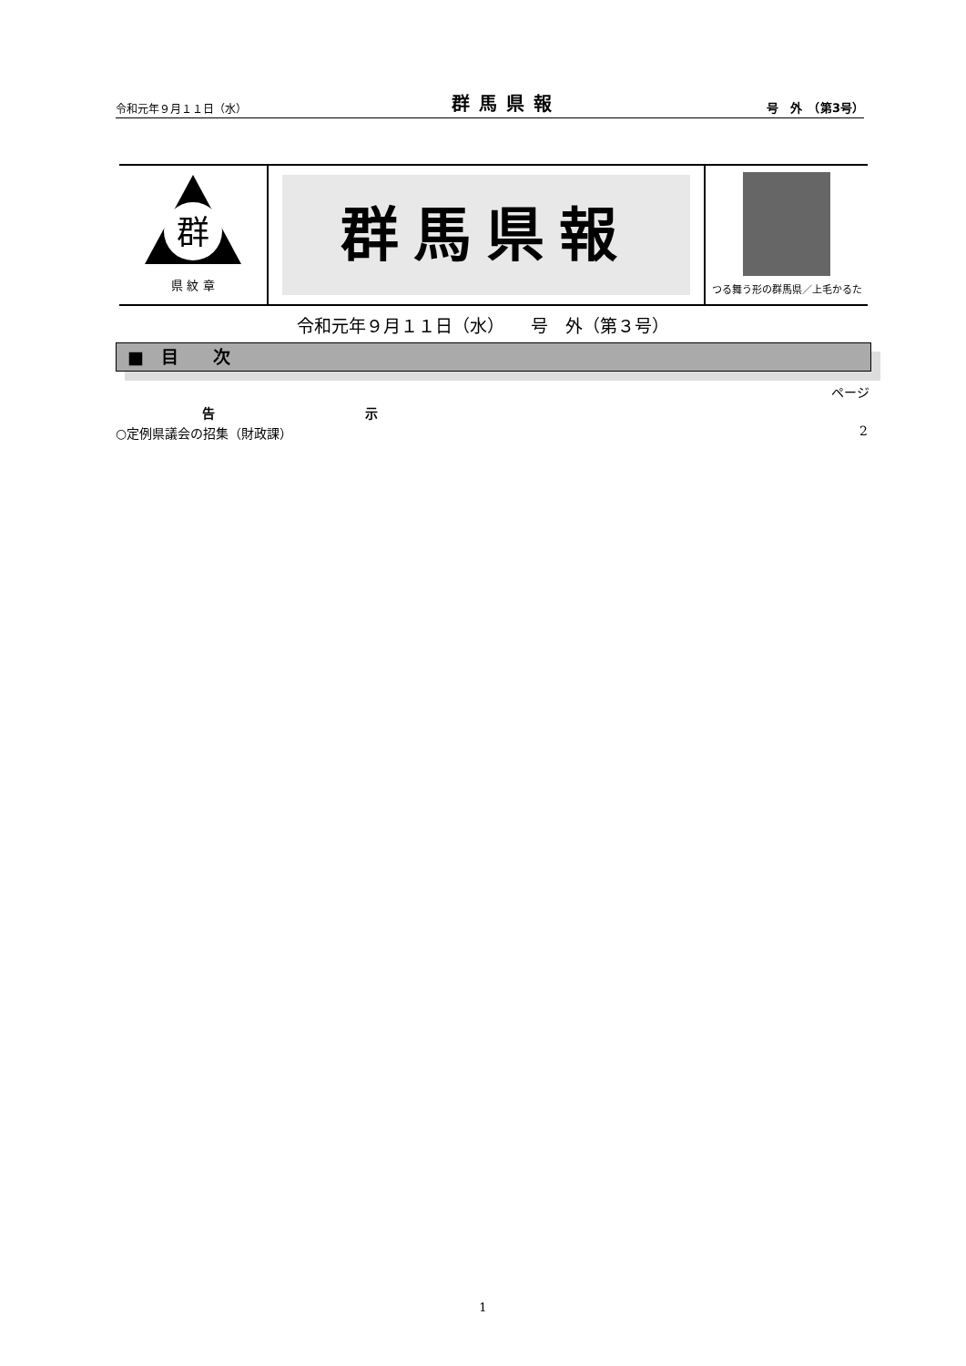令和元年９月１１日（水） 群馬県報 号　外　（第3号）
群
県 紋 章
群馬県報
つる舞う形の群馬県／上毛かるた
令和元年９月１１日（水）　　号　外（第３号）
■　目　　次
ページ
告 示
○定例県議会の招集（財政課） 2
1